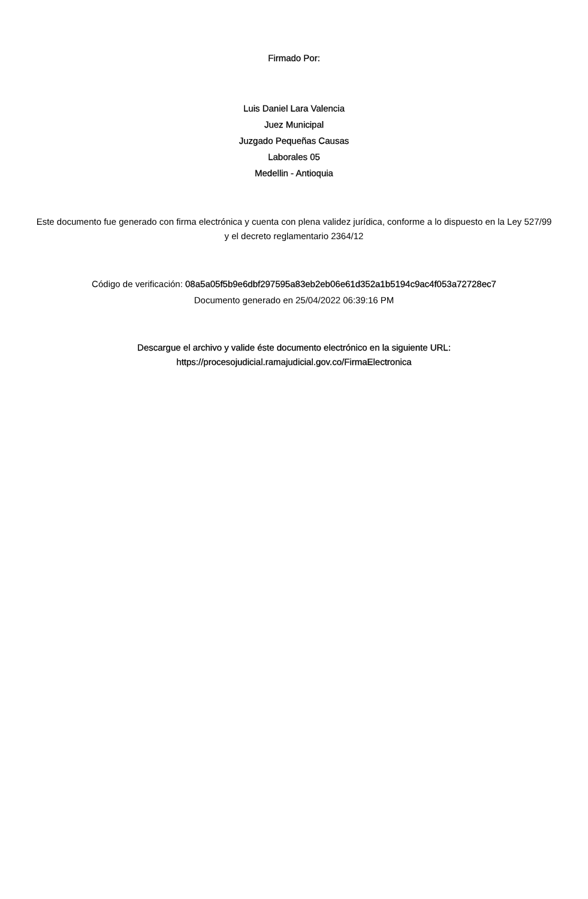Firmado Por:
Luis Daniel Lara Valencia
Juez Municipal
Juzgado Pequeñas Causas
Laborales 05
Medellin - Antioquia
Este documento fue generado con firma electrónica y cuenta con plena validez jurídica, conforme a lo dispuesto en la Ley 527/99 y el decreto reglamentario 2364/12
Código de verificación: 08a5a05f5b9e6dbf297595a83eb2eb06e61d352a1b5194c9ac4f053a72728ec7
Documento generado en 25/04/2022 06:39:16 PM
Descargue el archivo y valide éste documento electrónico en la siguiente URL:
https://procesojudicial.ramajudicial.gov.co/FirmaElectronica